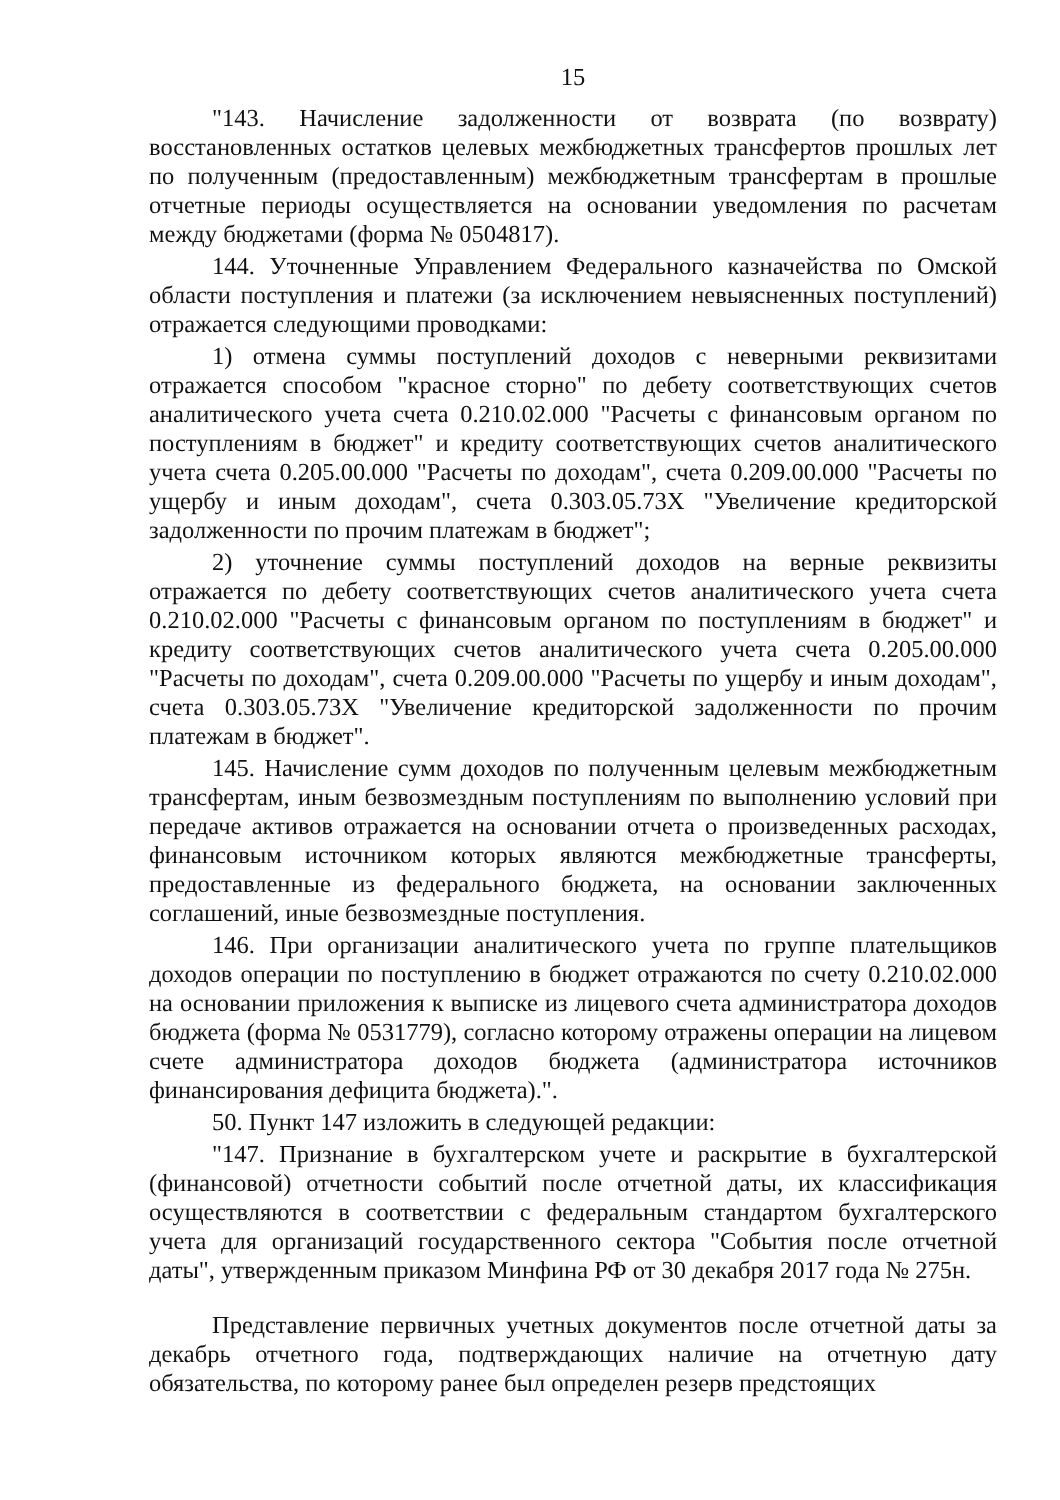15
"143. Начисление задолженности от возврата (по возврату) восстановленных остатков целевых межбюджетных трансфертов прошлых лет по полученным (предоставленным) межбюджетным трансфертам в прошлые отчетные периоды осуществляется на основании уведомления по расчетам между бюджетами (форма № 0504817).
144. Уточненные Управлением Федерального казначейства по Омской области поступления и платежи (за исключением невыясненных поступлений) отражается следующими проводками:
1) отмена суммы поступлений доходов с неверными реквизитами отражается способом "красное сторно" по дебету соответствующих счетов аналитического учета счета 0.210.02.000 "Расчеты с финансовым органом по поступлениям в бюджет" и кредиту соответствующих счетов аналитического учета счета 0.205.00.000 "Расчеты по доходам", счета 0.209.00.000 "Расчеты по ущербу и иным доходам", счета 0.303.05.73X "Увеличение кредиторской задолженности по прочим платежам в бюджет";
2) уточнение суммы поступлений доходов на верные реквизиты отражается по дебету соответствующих счетов аналитического учета счета 0.210.02.000 "Расчеты с финансовым органом по поступлениям в бюджет" и кредиту соответствующих счетов аналитического учета счета 0.205.00.000 "Расчеты по доходам", счета 0.209.00.000 "Расчеты по ущербу и иным доходам", счета 0.303.05.73X "Увеличение кредиторской задолженности по прочим платежам в бюджет".
145. Начисление сумм доходов по полученным целевым межбюджетным трансфертам, иным безвозмездным поступлениям по выполнению условий при передаче активов отражается на основании отчета о произведенных расходах, финансовым источником которых являются межбюджетные трансферты, предоставленные из федерального бюджета, на основании заключенных соглашений, иные безвозмездные поступления.
146. При организации аналитического учета по группе плательщиков доходов операции по поступлению в бюджет отражаются по счету 0.210.02.000 на основании приложения к выписке из лицевого счета администратора доходов бюджета (форма № 0531779), согласно которому отражены операции на лицевом счете администратора доходов бюджета (администратора источников финансирования дефицита бюджета).".
50. Пункт 147 изложить в следующей редакции:
"147. Признание в бухгалтерском учете и раскрытие в бухгалтерской (финансовой) отчетности событий после отчетной даты, их классификация осуществляются в соответствии с федеральным стандартом бухгалтерского учета для организаций государственного сектора "События после отчетной даты", утвержденным приказом Минфина РФ от 30 декабря 2017 года № 275н.
Представление первичных учетных документов после отчетной даты за декабрь отчетного года, подтверждающих наличие на отчетную дату обязательства, по которому ранее был определен резерв предстоящих